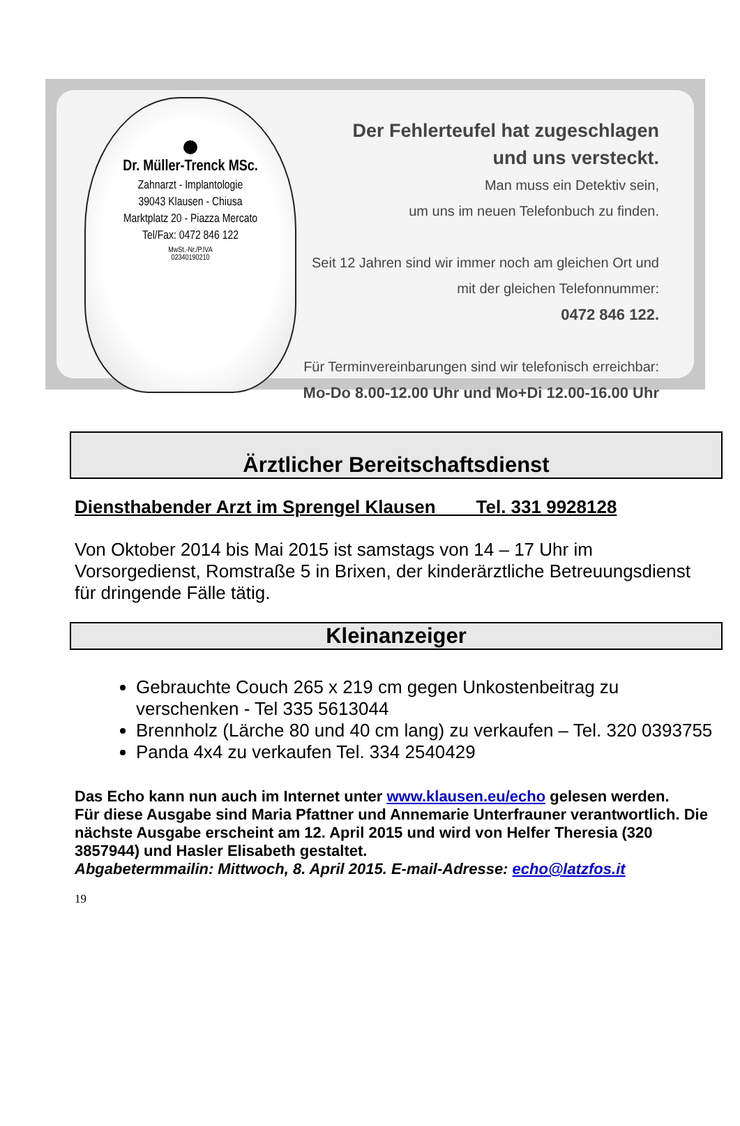Dr. Müller-Trenck MSc.
Zahnarzt - Implantologie
39043 Klausen - Chiusa
Marktplatz 20 - Piazza Mercato
Tel/Fax: 0472 846 122
MwSt.-Nr./P.IVA
02340190210
Der Fehlerteufel hat zugeschlagen
und uns versteckt.
Man muss ein Detektiv sein,
um uns im neuen Telefonbuch zu finden.
Seit 12 Jahren sind wir immer noch am gleichen Ort und
mit der gleichen Telefonnummer:
0472 846 122.
Für Terminvereinbarungen sind wir telefonisch erreichbar:
Mo-Do 8.00-12.00 Uhr und Mo+Di 12.00-16.00 Uhr
Ärztlicher Bereitschaftsdienst
Diensthabender Arzt im Sprengel Klausen Tel. 331 9928128
Von Oktober 2014 bis Mai 2015 ist samstags von 14 – 17 Uhr im Vorsorgedienst, Romstraße 5 in Brixen, der kinderärztliche Betreuungsdienst für dringende Fälle tätig.
Kleinanzeiger
Gebrauchte Couch 265 x 219 cm gegen Unkostenbeitrag zu verschenken - Tel 335 5613044
Brennholz (Lärche 80 und 40 cm lang) zu verkaufen – Tel. 320 0393755
Panda 4x4 zu verkaufen Tel. 334 2540429
Das Echo kann nun auch im Internet unter www.klausen.eu/echo gelesen werden.
Für diese Ausgabe sind Maria Pfattner und Annemarie Unterfrauner verantwortlich. Die nächste Ausgabe erscheint am 12. April 2015 und wird von Helfer Theresia (320 3857944) und Hasler Elisabeth gestaltet.
Abgabetermmailin: Mittwoch, 8. April 2015. E-mail-Adresse: echo@latzfos.it
19